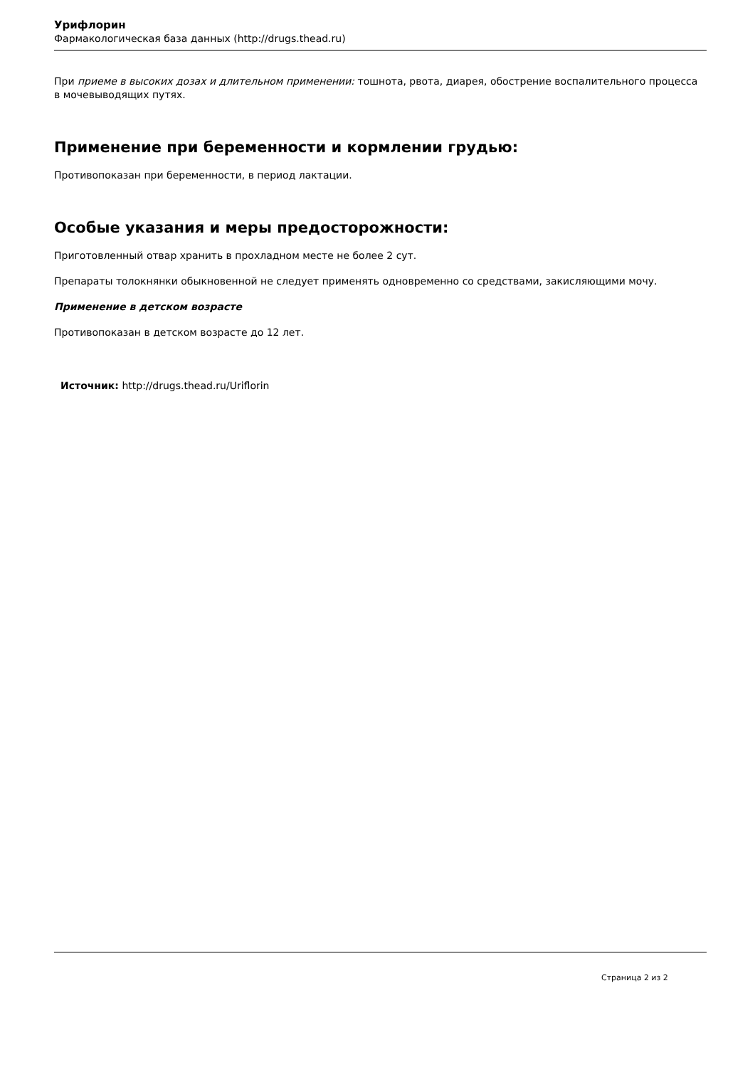Урифлорин
Фармакологическая база данных (http://drugs.thead.ru)
При приеме в высоких дозах и длительном применении: тошнота, рвота, диарея, обострение воспалительного процесса в мочевыводящих путях.
Применение при беременности и кормлении грудью:
Противопоказан при беременности, в период лактации.
Особые указания и меры предосторожности:
Приготовленный отвар хранить в прохладном месте не более 2 сут.
Препараты толокнянки обыкновенной не следует применять одновременно со средствами, закисляющими мочу.
Применение в детском возрасте
Противопоказан в детском возрасте до 12 лет.
Источник: http://drugs.thead.ru/Uriflorin
Страница 2 из 2